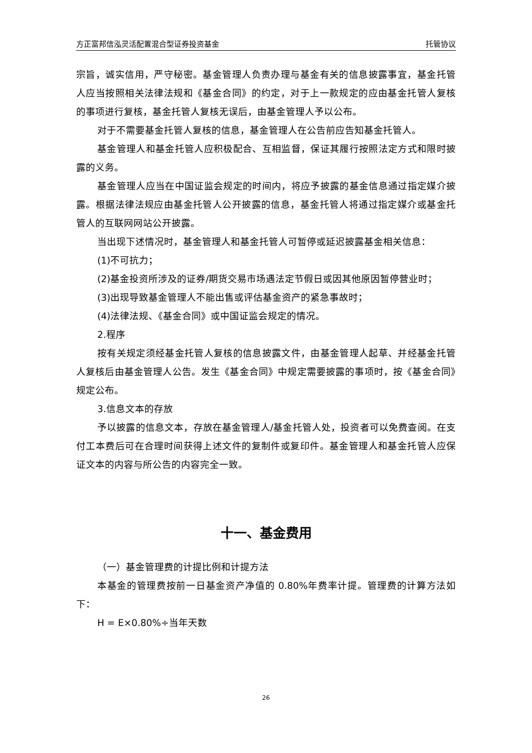方正富邦信泓灵活配置混合型证券投资基金 托管协议
宗旨，诚实信用，严守秘密。基金管理人负责办理与基金有关的信息披露事宜，基金托管人应当按照相关法律法规和《基金合同》的约定，对于上一款规定的应由基金托管人复核的事项进行复核，基金托管人复核无误后，由基金管理人予以公布。
对于不需要基金托管人复核的信息，基金管理人在公告前应告知基金托管人。
基金管理人和基金托管人应积极配合、互相监督，保证其履行按照法定方式和限时披露的义务。
基金管理人应当在中国证监会规定的时间内，将应予披露的基金信息通过指定媒介披露。根据法律法规应由基金托管人公开披露的信息，基金托管人将通过指定媒介或基金托管人的互联网网站公开披露。
当出现下述情况时，基金管理人和基金托管人可暂停或延迟披露基金相关信息：
(1)不可抗力；
(2)基金投资所涉及的证券/期货交易市场遇法定节假日或因其他原因暂停营业时；
(3)出现导致基金管理人不能出售或评估基金资产的紧急事故时；
(4)法律法规、《基金合同》或中国证监会规定的情况。
2.程序
按有关规定须经基金托管人复核的信息披露文件，由基金管理人起草、并经基金托管人复核后由基金管理人公告。发生《基金合同》中规定需要披露的事项时，按《基金合同》规定公布。
3.信息文本的存放
予以披露的信息文本，存放在基金管理人/基金托管人处，投资者可以免费查阅。在支付工本费后可在合理时间获得上述文件的复制件或复印件。基金管理人和基金托管人应保证文本的内容与所公告的内容完全一致。
十一、基金费用
（一）基金管理费的计提比例和计提方法
本基金的管理费按前一日基金资产净值的 0.80%年费率计提。管理费的计算方法如下：
H = E×0.80%÷当年天数
26